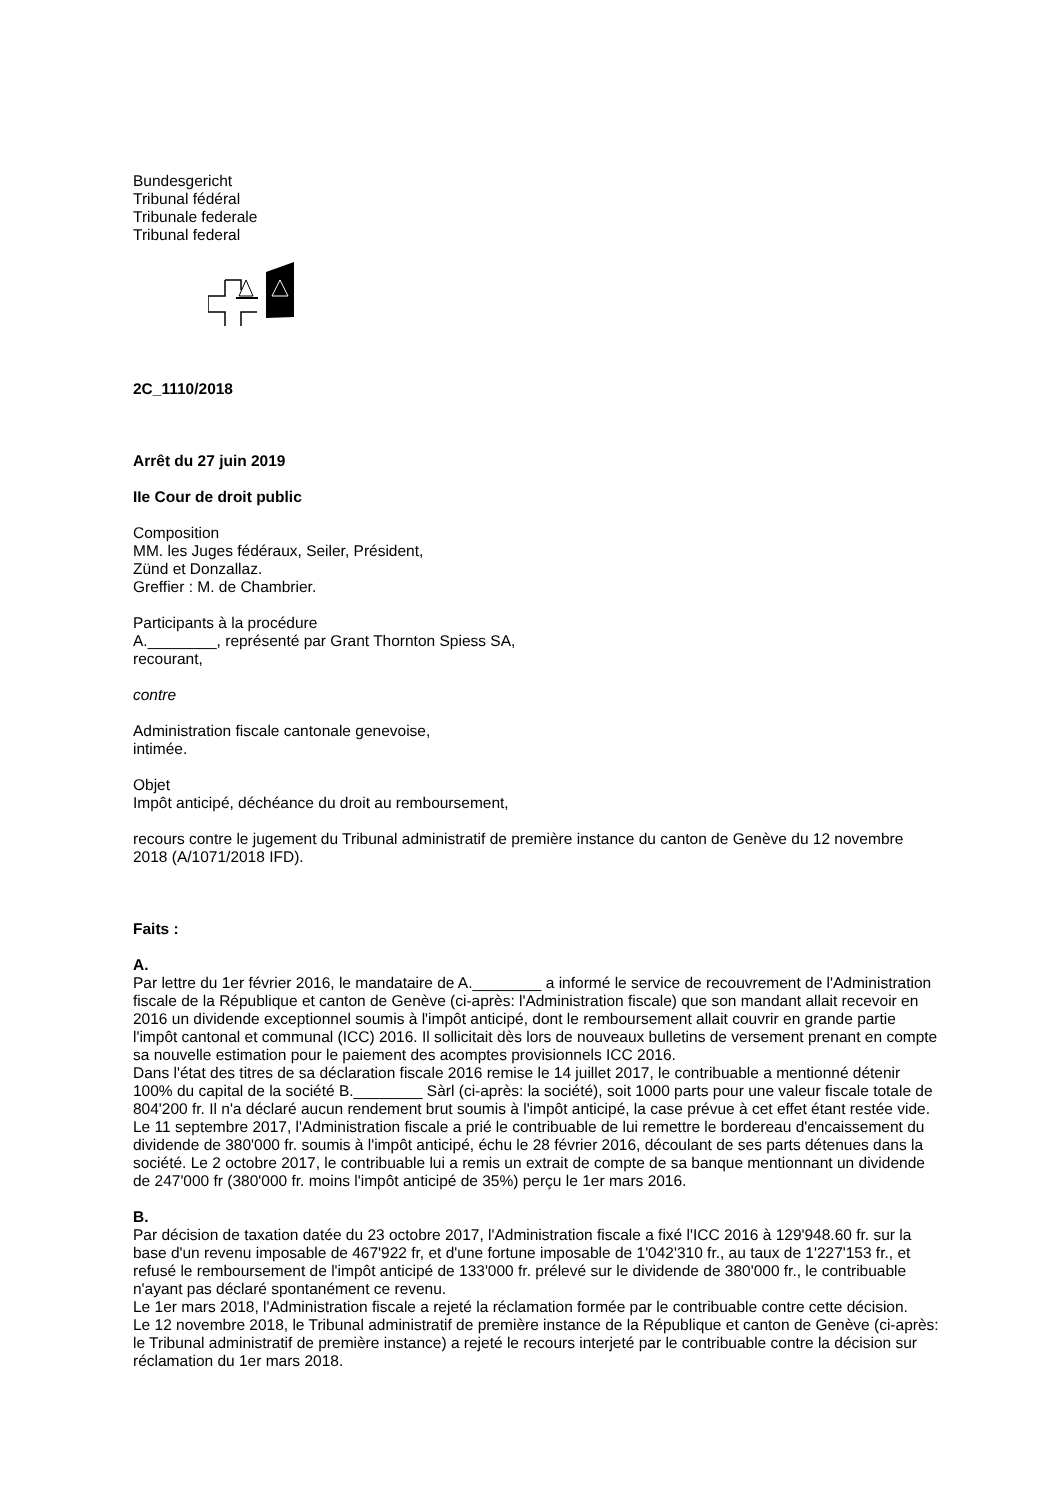Bundesgericht
Tribunal fédéral
Tribunale federale
Tribunal federal
2C_1110/2018
Arrêt du 27 juin 2019
IIe Cour de droit public
Composition
MM. les Juges fédéraux, Seiler, Président,
Zünd et Donzallaz.
Greffier : M. de Chambrier.
Participants à la procédure
A.________, représenté par Grant Thornton Spiess SA,
recourant,
contre
Administration fiscale cantonale genevoise,
intimée.
Objet
Impôt anticipé, déchéance du droit au remboursement,
recours contre le jugement du Tribunal administratif de première instance du canton de Genève du 12 novembre 2018 (A/1071/2018 IFD).
Faits :
A.
Par lettre du 1er février 2016, le mandataire de A.________ a informé le service de recouvrement de l'Administration fiscale de la République et canton de Genève (ci-après: l'Administration fiscale) que son mandant allait recevoir en 2016 un dividende exceptionnel soumis à l'impôt anticipé, dont le remboursement allait couvrir en grande partie l'impôt cantonal et communal (ICC) 2016. Il sollicitait dès lors de nouveaux bulletins de versement prenant en compte sa nouvelle estimation pour le paiement des acomptes provisionnels ICC 2016.
Dans l'état des titres de sa déclaration fiscale 2016 remise le 14 juillet 2017, le contribuable a mentionné détenir 100% du capital de la société B.________ Sàrl (ci-après: la société), soit 1000 parts pour une valeur fiscale totale de 804'200 fr. Il n'a déclaré aucun rendement brut soumis à l'impôt anticipé, la case prévue à cet effet étant restée vide. Le 11 septembre 2017, l'Administration fiscale a prié le contribuable de lui remettre le bordereau d'encaissement du dividende de 380'000 fr. soumis à l'impôt anticipé, échu le 28 février 2016, découlant de ses parts détenues dans la société. Le 2 octobre 2017, le contribuable lui a remis un extrait de compte de sa banque mentionnant un dividende de 247'000 fr (380'000 fr. moins l'impôt anticipé de 35%) perçu le 1er mars 2016.
B.
Par décision de taxation datée du 23 octobre 2017, l'Administration fiscale a fixé l'ICC 2016 à 129'948.60 fr. sur la base d'un revenu imposable de 467'922 fr, et d'une fortune imposable de 1'042'310 fr., au taux de 1'227'153 fr., et refusé le remboursement de l'impôt anticipé de 133'000 fr. prélevé sur le dividende de 380'000 fr., le contribuable n'ayant pas déclaré spontanément ce revenu.
Le 1er mars 2018, l'Administration fiscale a rejeté la réclamation formée par le contribuable contre cette décision.
Le 12 novembre 2018, le Tribunal administratif de première instance de la République et canton de Genève (ci-après: le Tribunal administratif de première instance) a rejeté le recours interjeté par le contribuable contre la décision sur réclamation du 1er mars 2018.